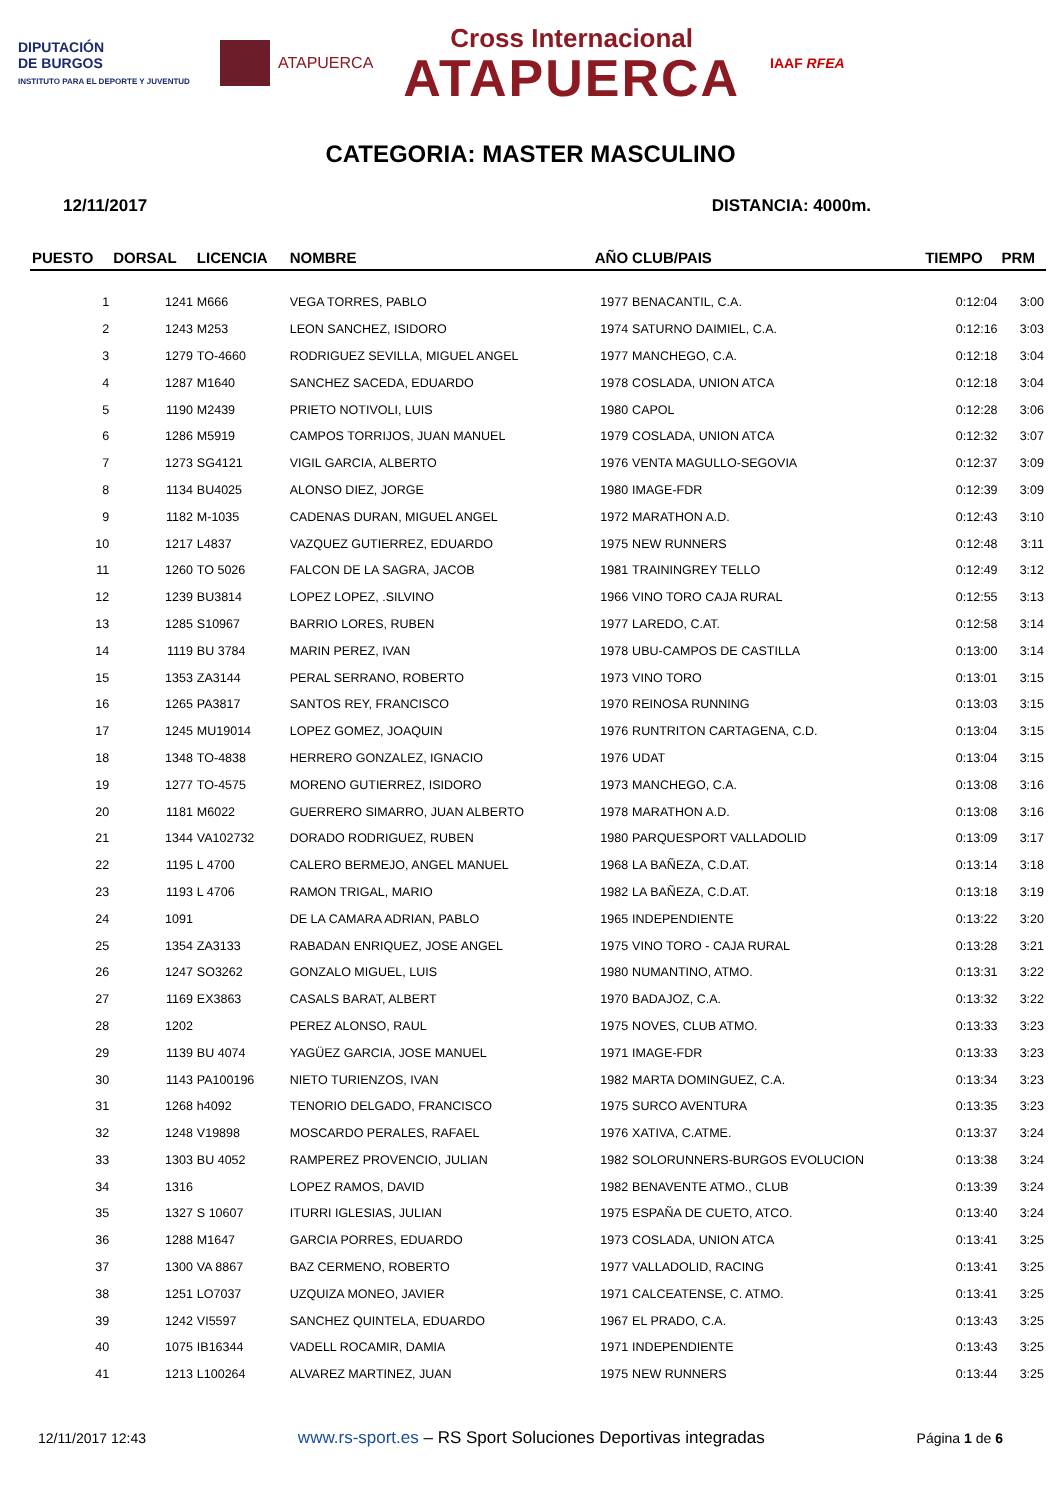DIPUTACIÓN
DE BURGOS
INSTITUTO PARA EL DEPORTE Y JUVENTUD
ATAPUERCA
Cross Internacional
ATAPUERCA
IAAF RFEA
CATEGORIA: MASTER MASCULINO
12/11/2017 DISTANCIA: 4000m.
| PUESTO | DORSAL | LICENCIA | NOMBRE | AÑO | CLUB/PAIS | TIEMPO | PRM |
| --- | --- | --- | --- | --- | --- | --- | --- |
| 1 | 1241 | M666 | VEGA TORRES, PABLO | 1977 | BENACANTIL, C.A. | 0:12:04 | 3:00 |
| 2 | 1243 | M253 | LEON SANCHEZ, ISIDORO | 1974 | SATURNO DAIMIEL, C.A. | 0:12:16 | 3:03 |
| 3 | 1279 | TO-4660 | RODRIGUEZ SEVILLA, MIGUEL ANGEL | 1977 | MANCHEGO, C.A. | 0:12:18 | 3:04 |
| 4 | 1287 | M1640 | SANCHEZ SACEDA, EDUARDO | 1978 | COSLADA, UNION ATCA | 0:12:18 | 3:04 |
| 5 | 1190 | M2439 | PRIETO NOTIVOLI, LUIS | 1980 | CAPOL | 0:12:28 | 3:06 |
| 6 | 1286 | M5919 | CAMPOS TORRIJOS, JUAN MANUEL | 1979 | COSLADA, UNION ATCA | 0:12:32 | 3:07 |
| 7 | 1273 | SG4121 | VIGIL GARCIA, ALBERTO | 1976 | VENTA MAGULLO-SEGOVIA | 0:12:37 | 3:09 |
| 8 | 1134 | BU4025 | ALONSO DIEZ, JORGE | 1980 | IMAGE-FDR | 0:12:39 | 3:09 |
| 9 | 1182 | M-1035 | CADENAS DURAN, MIGUEL ANGEL | 1972 | MARATHON A.D. | 0:12:43 | 3:10 |
| 10 | 1217 | L4837 | VAZQUEZ GUTIERREZ, EDUARDO | 1975 | NEW RUNNERS | 0:12:48 | 3:11 |
| 11 | 1260 | TO 5026 | FALCON DE LA SAGRA, JACOB | 1981 | TRAININGREY TELLO | 0:12:49 | 3:12 |
| 12 | 1239 | BU3814 | LOPEZ LOPEZ, .SILVINO | 1966 | VINO TORO CAJA RURAL | 0:12:55 | 3:13 |
| 13 | 1285 | S10967 | BARRIO LORES, RUBEN | 1977 | LAREDO, C.AT. | 0:12:58 | 3:14 |
| 14 | 1119 | BU 3784 | MARIN PEREZ, IVAN | 1978 | UBU-CAMPOS DE CASTILLA | 0:13:00 | 3:14 |
| 15 | 1353 | ZA3144 | PERAL SERRANO, ROBERTO | 1973 | VINO TORO | 0:13:01 | 3:15 |
| 16 | 1265 | PA3817 | SANTOS REY, FRANCISCO | 1970 | REINOSA RUNNING | 0:13:03 | 3:15 |
| 17 | 1245 | MU19014 | LOPEZ GOMEZ, JOAQUIN | 1976 | RUNTRITON CARTAGENA, C.D. | 0:13:04 | 3:15 |
| 18 | 1348 | TO-4838 | HERRERO GONZALEZ, IGNACIO | 1976 | UDAT | 0:13:04 | 3:15 |
| 19 | 1277 | TO-4575 | MORENO GUTIERREZ, ISIDORO | 1973 | MANCHEGO, C.A. | 0:13:08 | 3:16 |
| 20 | 1181 | M6022 | GUERRERO SIMARRO, JUAN ALBERTO | 1978 | MARATHON A.D. | 0:13:08 | 3:16 |
| 21 | 1344 | VA102732 | DORADO RODRIGUEZ, RUBEN | 1980 | PARQUESPORT VALLADOLID | 0:13:09 | 3:17 |
| 22 | 1195 | L 4700 | CALERO BERMEJO, ANGEL MANUEL | 1968 | LA BAÑEZA, C.D.AT. | 0:13:14 | 3:18 |
| 23 | 1193 | L 4706 | RAMON TRIGAL, MARIO | 1982 | LA BAÑEZA, C.D.AT. | 0:13:18 | 3:19 |
| 24 | 1091 | | DE LA CAMARA ADRIAN, PABLO | 1965 | INDEPENDIENTE | 0:13:22 | 3:20 |
| 25 | 1354 | ZA3133 | RABADAN ENRIQUEZ, JOSE ANGEL | 1975 | VINO TORO - CAJA RURAL | 0:13:28 | 3:21 |
| 26 | 1247 | SO3262 | GONZALO MIGUEL, LUIS | 1980 | NUMANTINO, ATMO. | 0:13:31 | 3:22 |
| 27 | 1169 | EX3863 | CASALS BARAT, ALBERT | 1970 | BADAJOZ, C.A. | 0:13:32 | 3:22 |
| 28 | 1202 | | PEREZ ALONSO, RAUL | 1975 | NOVES, CLUB ATMO. | 0:13:33 | 3:23 |
| 29 | 1139 | BU 4074 | YAGÜEZ GARCIA, JOSE MANUEL | 1971 | IMAGE-FDR | 0:13:33 | 3:23 |
| 30 | 1143 | PA100196 | NIETO TURIENZOS, IVAN | 1982 | MARTA DOMINGUEZ, C.A. | 0:13:34 | 3:23 |
| 31 | 1268 | h4092 | TENORIO DELGADO, FRANCISCO | 1975 | SURCO AVENTURA | 0:13:35 | 3:23 |
| 32 | 1248 | V19898 | MOSCARDO PERALES, RAFAEL | 1976 | XATIVA, C.ATME. | 0:13:37 | 3:24 |
| 33 | 1303 | BU 4052 | RAMPEREZ PROVENCIO, JULIAN | 1982 | SOLORUNNERS-BURGOS EVOLUCION | 0:13:38 | 3:24 |
| 34 | 1316 | | LOPEZ RAMOS, DAVID | 1982 | BENAVENTE ATMO., CLUB | 0:13:39 | 3:24 |
| 35 | 1327 | S 10607 | ITURRI IGLESIAS, JULIAN | 1975 | ESPAÑA DE CUETO, ATCO. | 0:13:40 | 3:24 |
| 36 | 1288 | M1647 | GARCIA PORRES, EDUARDO | 1973 | COSLADA, UNION ATCA | 0:13:41 | 3:25 |
| 37 | 1300 | VA 8867 | BAZ CERMENO, ROBERTO | 1977 | VALLADOLID, RACING | 0:13:41 | 3:25 |
| 38 | 1251 | LO7037 | UZQUIZA MONEO, JAVIER | 1971 | CALCEATENSE, C. ATMO. | 0:13:41 | 3:25 |
| 39 | 1242 | VI5597 | SANCHEZ QUINTELA, EDUARDO | 1967 | EL PRADO, C.A. | 0:13:43 | 3:25 |
| 40 | 1075 | IB16344 | VADELL ROCAMIR, DAMIA | 1971 | INDEPENDIENTE | 0:13:43 | 3:25 |
| 41 | 1213 | L100264 | ALVAREZ MARTINEZ, JUAN | 1975 | NEW RUNNERS | 0:13:44 | 3:25 |
12/11/2017 12:43 www.rs-sport.es – RS Sport Soluciones Deportivas integradas Página 1 de 6